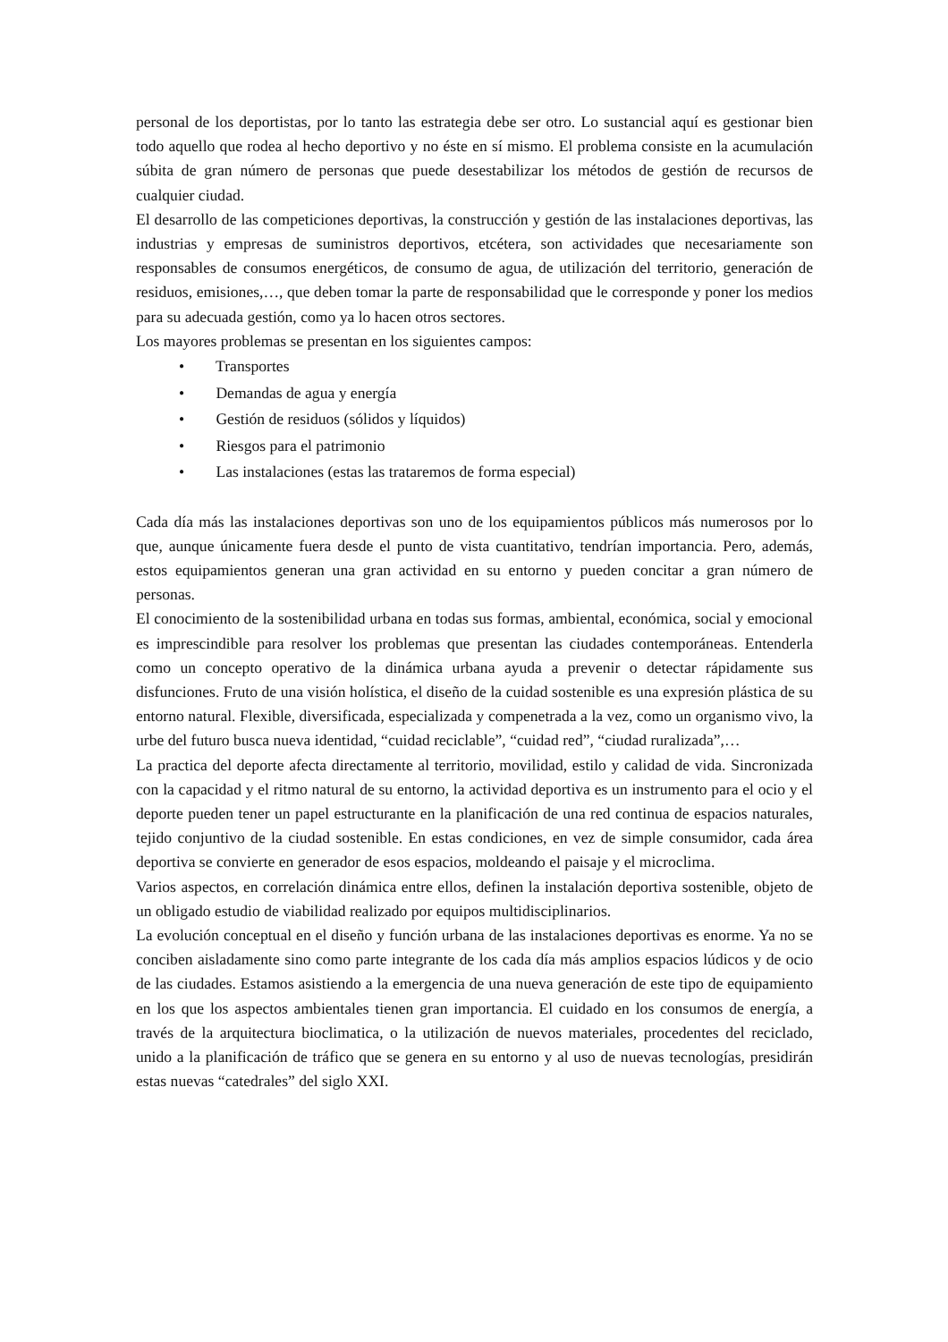personal de los deportistas, por lo tanto las estrategia debe ser otro. Lo sustancial aquí es gestionar bien todo aquello que rodea al hecho deportivo y no éste en sí mismo. El problema consiste en la acumulación súbita de gran número de personas que puede desestabilizar los métodos de gestión de recursos de cualquier ciudad.
El desarrollo de las competiciones deportivas, la construcción y gestión de las instalaciones deportivas, las industrias y empresas de suministros deportivos, etcétera, son actividades que necesariamente son responsables de consumos energéticos, de consumo de agua, de utilización del territorio, generación de residuos, emisiones,…, que deben tomar la parte de responsabilidad que le corresponde y poner los medios para su adecuada gestión, como ya lo hacen otros sectores.
Los mayores problemas se presentan en los siguientes campos:
• Transportes
• Demandas de agua y energía
• Gestión de residuos (sólidos y líquidos)
• Riesgos para el patrimonio
• Las instalaciones (estas las trataremos de forma especial)
Cada día más las instalaciones deportivas son uno de los equipamientos públicos más numerosos por lo que, aunque únicamente fuera desde el punto de vista cuantitativo, tendrían importancia. Pero, además, estos equipamientos generan una gran actividad en su entorno y pueden concitar a gran número de personas.
El conocimiento de la sostenibilidad urbana en todas sus formas, ambiental, económica, social y emocional es imprescindible para resolver los problemas que presentan las ciudades contemporáneas. Entenderla como un concepto operativo de la dinámica urbana ayuda a prevenir o detectar rápidamente sus disfunciones. Fruto de una visión holística, el diseño de la cuidad sostenible es una expresión plástica de su entorno natural. Flexible, diversificada, especializada y compenetrada a la vez, como un organismo vivo, la urbe del futuro busca nueva identidad, “cuidad reciclable”, “cuidad red”, “ciudad ruralizada”,…
La practica del deporte afecta directamente al territorio, movilidad, estilo y calidad de vida. Sincronizada con la capacidad y el ritmo natural de su entorno, la actividad deportiva es un instrumento para el ocio y el deporte pueden tener un papel estructurante en la planificación de una red continua de espacios naturales, tejido conjuntivo de la ciudad sostenible. En estas condiciones, en vez de simple consumidor, cada área deportiva se convierte en generador de esos espacios, moldeando el paisaje y el microclima.
Varios aspectos, en correlación dinámica entre ellos, definen la instalación deportiva sostenible, objeto de un obligado estudio de viabilidad realizado por equipos multidisciplinarios.
La evolución conceptual en el diseño y función urbana de las instalaciones deportivas es enorme. Ya no se conciben aisladamente sino como parte integrante de los cada día más amplios espacios lúdicos y de ocio de las ciudades. Estamos asistiendo a la emergencia de una nueva generación de este tipo de equipamiento en los que los aspectos ambientales tienen gran importancia. El cuidado en los consumos de energía, a través de la arquitectura bioclimatica, o la utilización de nuevos materiales, procedentes del reciclado, unido a la planificación de tráfico que se genera en su entorno y al uso de nuevas tecnologías, presidirán estas nuevas “catedrales” del siglo XXI.